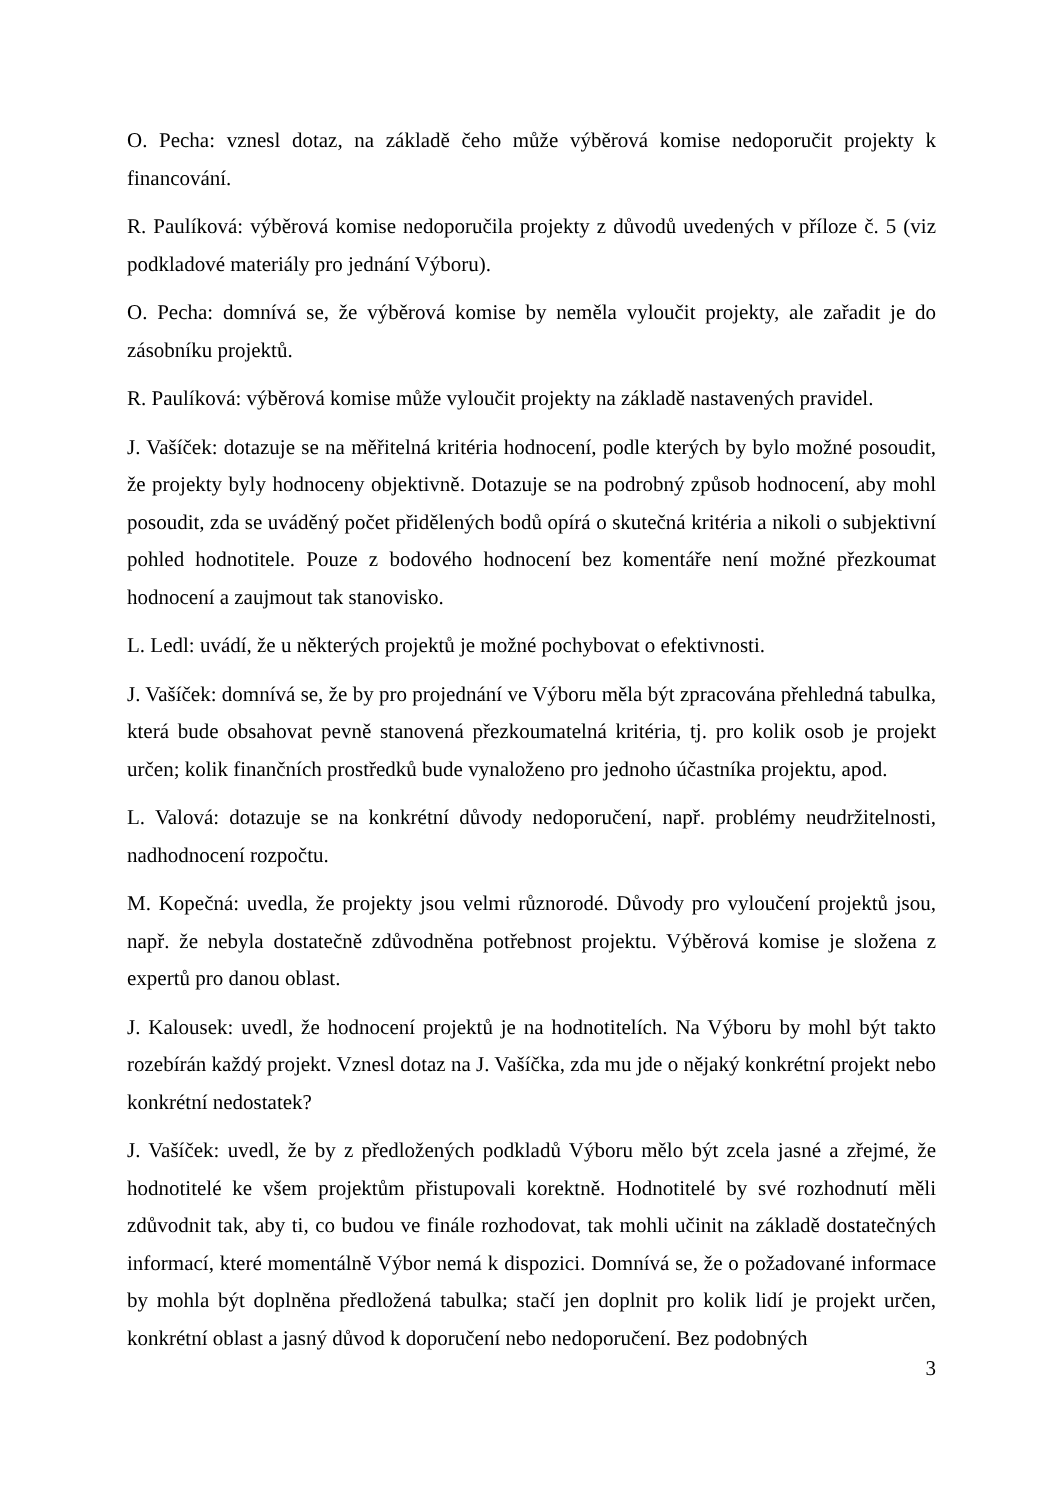O. Pecha: vznesl dotaz, na základě čeho může výběrová komise nedoporučit projekty k financování.
R. Paulíková: výběrová komise nedoporučila projekty z důvodů uvedených v příloze č. 5 (viz podkladové materiály pro jednání Výboru).
O. Pecha: domnívá se, že výběrová komise by neměla vyloučit projekty, ale zařadit je do zásobníku projektů.
R. Paulíková: výběrová komise může vyloučit projekty na základě nastavených pravidel.
J. Vašíček: dotazuje se na měřitelná kritéria hodnocení, podle kterých by bylo možné posoudit, že projekty byly hodnoceny objektivně. Dotazuje se na podrobný způsob hodnocení, aby mohl posoudit, zda se uváděný počet přidělených bodů opírá o skutečná kritéria a nikoli o subjektivní pohled hodnotitele. Pouze z bodového hodnocení bez komentáře není možné přezkoumat hodnocení a zaujmout tak stanovisko.
L. Ledl: uvádí, že u některých projektů je možné pochybovat o efektivnosti.
J. Vašíček: domnívá se, že by pro projednání ve Výboru měla být zpracována přehledná tabulka, která bude obsahovat pevně stanovená přezkoumatelná kritéria, tj. pro kolik osob je projekt určen; kolik finančních prostředků bude vynaloženo pro jednoho účastníka projektu, apod.
L. Valová: dotazuje se na konkrétní důvody nedoporučení, např. problémy neudržitelnosti, nadhodnocení rozpočtu.
M. Kopečná: uvedla, že projekty jsou velmi různorodé. Důvody pro vyloučení projektů jsou, např. že nebyla dostatečně zdůvodněna potřebnost projektu. Výběrová komise je složena z expertů pro danou oblast.
J. Kalousek: uvedl, že hodnocení projektů je na hodnotitelích. Na Výboru by mohl být takto rozebírán každý projekt. Vznesl dotaz na J. Vašíčka, zda mu jde o nějaký konkrétní projekt nebo konkrétní nedostatek?
J. Vašíček: uvedl, že by z předložených podkladů Výboru mělo být zcela jasné a zřejmé, že hodnotitelé ke všem projektům přistupovali korektně. Hodnotitelé by své rozhodnutí měli zdůvodnit tak, aby ti, co budou ve finále rozhodovat, tak mohli učinit na základě dostatečných informací, které momentálně Výbor nemá k dispozici. Domnívá se, že o požadované informace by mohla být doplněna předložená tabulka; stačí jen doplnit pro kolik lidí je projekt určen, konkrétní oblast a jasný důvod k doporučení nebo nedoporučení. Bez podobných
3